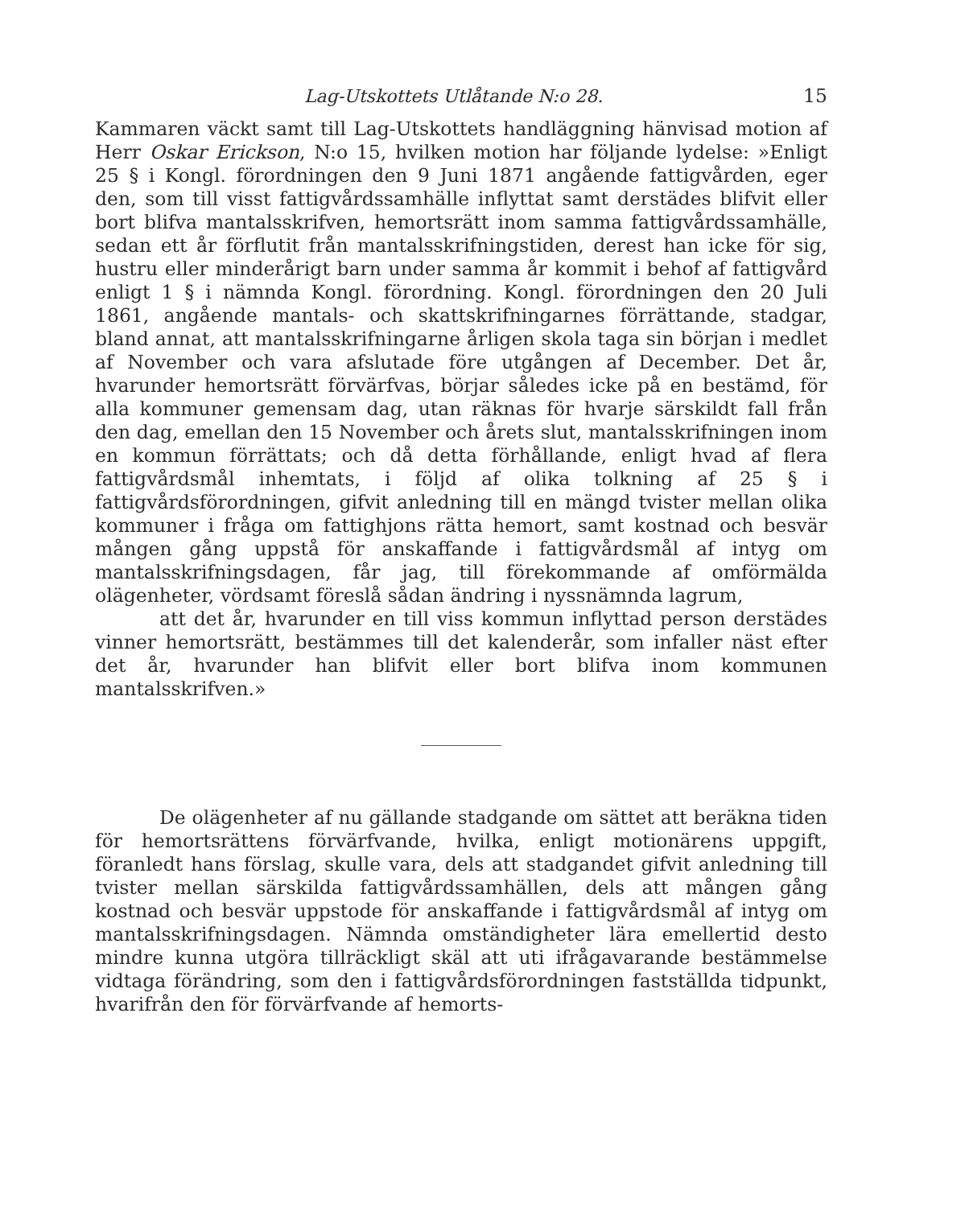Lag-Utskottets Utlåtande N:o 28. 15
Kammaren väckt samt till Lag-Utskottets handläggning hänvisad motion af Herr Oskar Erickson, N:o 15, hvilken motion har följande lydelse: »Enligt 25 § i Kongl. förordningen den 9 Juni 1871 angående fattigvården, eger den, som till visst fattigvårdssamhälle inflyttat samt derstädes blifvit eller bort blifva mantalsskrifven, hemortsrätt inom samma fattigvårdssamhälle, sedan ett år förflutit från mantalsskrifningstiden, derest han icke för sig, hustru eller minderårigt barn under samma år kommit i behof af fattigvård enligt 1 § i nämnda Kongl. förordning. Kongl. förordningen den 20 Juli 1861, angående mantals- och skattskrifningarnes förrättande, stadgar, bland annat, att mantalsskrifningarne årligen skola taga sin början i medlet af November och vara afslutade före utgången af December. Det år, hvarunder hemortsrätt förvärfvas, börjar således icke på en bestämd, för alla kommuner gemensam dag, utan räknas för hvarje särskildt fall från den dag, emellan den 15 November och årets slut, mantalsskrifningen inom en kommun förrättats; och då detta förhållande, enligt hvad af flera fattigvårdsmål inhemtats, i följd af olika tolkning af 25 § i fattigvårdsförordningen, gifvit anledning till en mängd tvister mellan olika kommuner i fråga om fattighjons rätta hemort, samt kostnad och besvär mången gång uppstå för anskaffande i fattigvårdsmål af intyg om mantalsskrifningsdagen, får jag, till förekommande af omförmälda olägenheter, vördsamt föreslå sådan ändring i nyssnämnda lagrum,
att det år, hvarunder en till viss kommun inflyttad person derstädes vinner hemortsrätt, bestämmes till det kalenderår, som infaller näst efter det år, hvarunder han blifvit eller bort blifva inom kommunen mantalsskrifven.»
De olägenheter af nu gällande stadgande om sättet att beräkna tiden för hemortsrättens förvärfvande, hvilka, enligt motionärens uppgift, föranledt hans förslag, skulle vara, dels att stadgandet gifvit anledning till tvister mellan särskilda fattigvårdssamhällen, dels att mången gång kostnad och besvär uppstode för anskaffande i fattigvårdsmål af intyg om mantalsskrifningsdagen. Nämnda omständigheter lära emellertid desto mindre kunna utgöra tillräckligt skäl att uti ifrågavarande bestämmelse vidtaga förändring, som den i fattigvårdsförordningen fastställda tidpunkt, hvarifrån den för förvärfvande af hemorts-